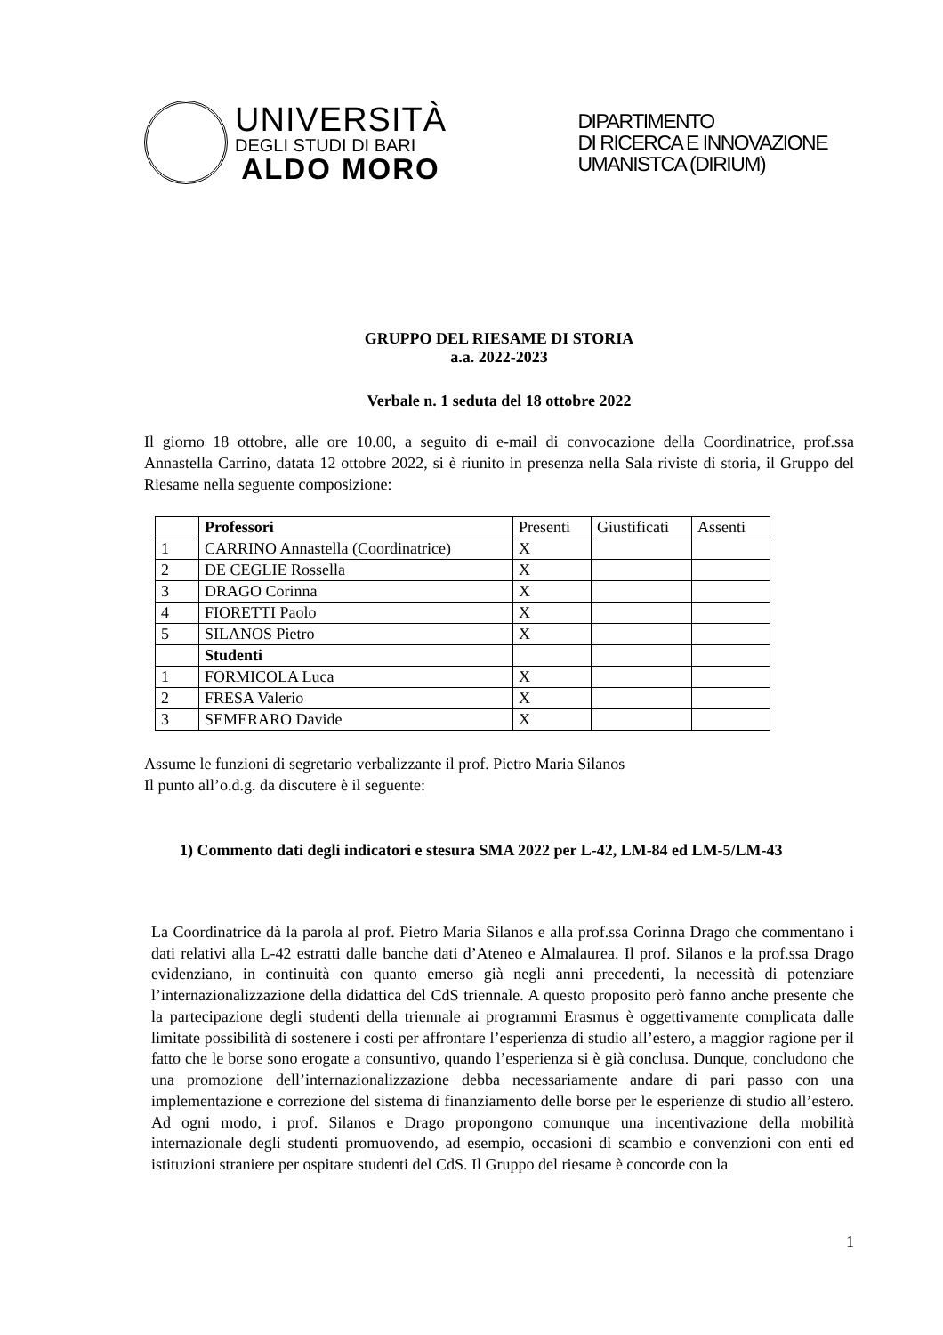UNIVERSITÀ
DEGLI STUDI DI BARI
ALDO MORO
DIPARTIMENTO
DI RICERCA E INNOVAZIONE
UMANISTCA (DIRIUM)
GRUPPO DEL RIESAME DI STORIA
a.a. 2022-2023
Verbale n. 1 seduta del 18 ottobre 2022
Il giorno 18 ottobre, alle ore 10.00, a seguito di e-mail di convocazione della Coordinatrice, prof.ssa Annastella Carrino, datata 12 ottobre 2022, si è riunito in presenza nella Sala riviste di storia, il Gruppo del Riesame nella seguente composizione:
| | Professori | Presenti | Giustificati | Assenti |
| --- | --- | --- | --- | --- |
| 1 | CARRINO Annastella (Coordinatrice) | X | | |
| 2 | DE CEGLIE Rossella | X | | |
| 3 | DRAGO Corinna | X | | |
| 4 | FIORETTI Paolo | X | | |
| 5 | SILANOS Pietro | X | | |
| | Studenti | | | |
| 1 | FORMICOLA Luca | X | | |
| 2 | FRESA Valerio | X | | |
| 3 | SEMERARO Davide | X | | |
Assume le funzioni di segretario verbalizzante il prof. Pietro Maria Silanos
Il punto all’o.d.g. da discutere è il seguente:
1) Commento dati degli indicatori e stesura SMA 2022 per L-42, LM-84 ed LM-5/LM-43
La Coordinatrice dà la parola al prof. Pietro Maria Silanos e alla prof.ssa Corinna Drago che commentano i dati relativi alla L-42 estratti dalle banche dati d’Ateneo e Almalaurea. Il prof. Silanos e la prof.ssa Drago evidenziano, in continuità con quanto emerso già negli anni precedenti, la necessità di potenziare l’internazionalizzazione della didattica del CdS triennale. A questo proposito però fanno anche presente che la partecipazione degli studenti della triennale ai programmi Erasmus è oggettivamente complicata dalle limitate possibilità di sostenere i costi per affrontare l’esperienza di studio all’estero, a maggior ragione per il fatto che le borse sono erogate a consuntivo, quando l’esperienza si è già conclusa. Dunque, concludono che una promozione dell’internazionalizzazione debba necessariamente andare di pari passo con una implementazione e correzione del sistema di finanziamento delle borse per le esperienze di studio all’estero. Ad ogni modo, i prof. Silanos e Drago propongono comunque una incentivazione della mobilità internazionale degli studenti promuovendo, ad esempio, occasioni di scambio e convenzioni con enti ed istituzioni straniere per ospitare studenti del CdS. Il Gruppo del riesame è concorde con la
1